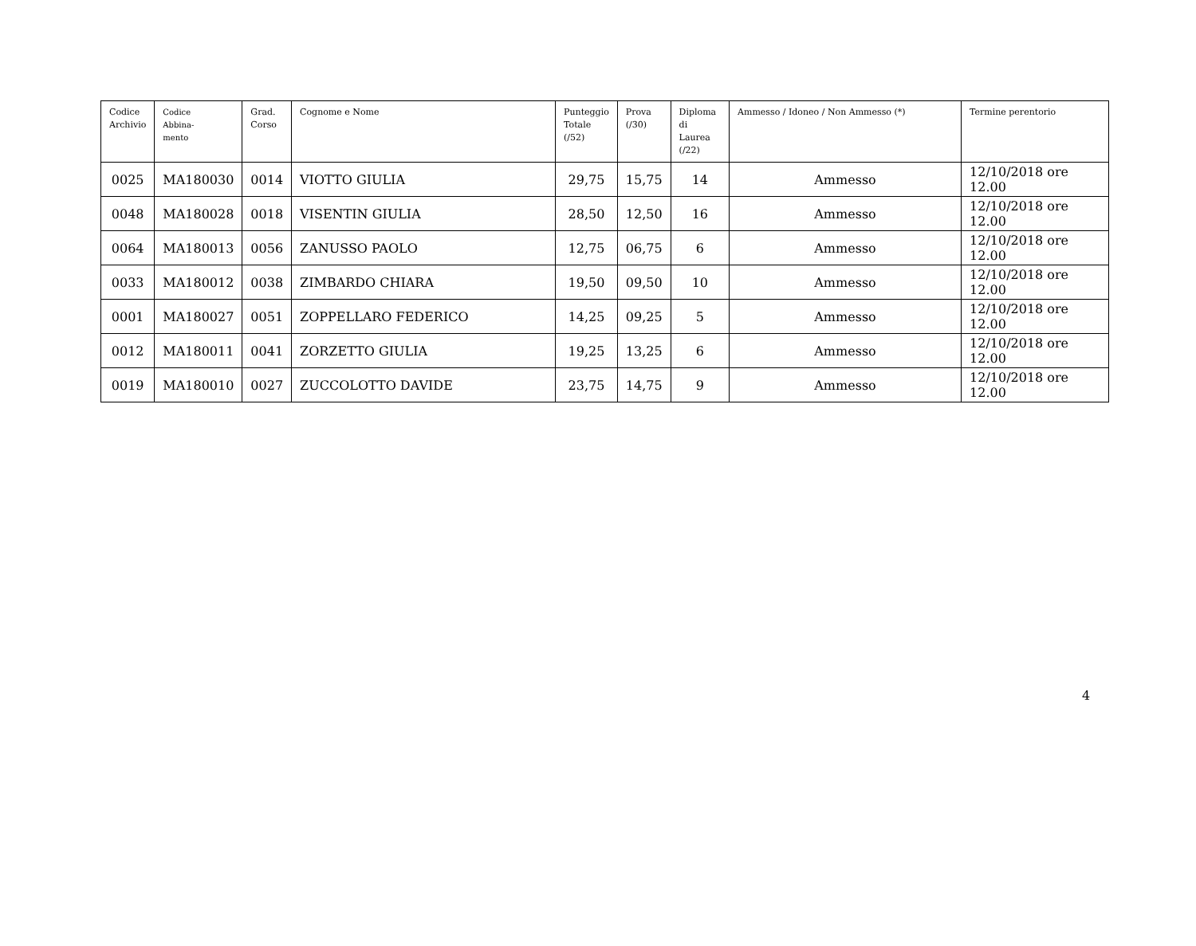| Codice Archivio | Codice Abbina- mento | Grad. Corso | Cognome e Nome | Punteggio Totale (/52) | Prova (/30) | Diploma di Laurea (/22) | Ammesso / Idoneo / Non Ammesso (*) | Termine perentorio |
| --- | --- | --- | --- | --- | --- | --- | --- | --- |
| 0025 | MA180030 | 0014 | VIOTTO GIULIA | 29,75 | 15,75 | 14 | Ammesso | 12/10/2018 ore 12.00 |
| 0048 | MA180028 | 0018 | VISENTIN GIULIA | 28,50 | 12,50 | 16 | Ammesso | 12/10/2018 ore 12.00 |
| 0064 | MA180013 | 0056 | ZANUSSO PAOLO | 12,75 | 06,75 | 6 | Ammesso | 12/10/2018 ore 12.00 |
| 0033 | MA180012 | 0038 | ZIMBARDO CHIARA | 19,50 | 09,50 | 10 | Ammesso | 12/10/2018 ore 12.00 |
| 0001 | MA180027 | 0051 | ZOPPELLARO FEDERICO | 14,25 | 09,25 | 5 | Ammesso | 12/10/2018 ore 12.00 |
| 0012 | MA180011 | 0041 | ZORZETTO GIULIA | 19,25 | 13,25 | 6 | Ammesso | 12/10/2018 ore 12.00 |
| 0019 | MA180010 | 0027 | ZUCCOLOTTO DAVIDE | 23,75 | 14,75 | 9 | Ammesso | 12/10/2018 ore 12.00 |
4